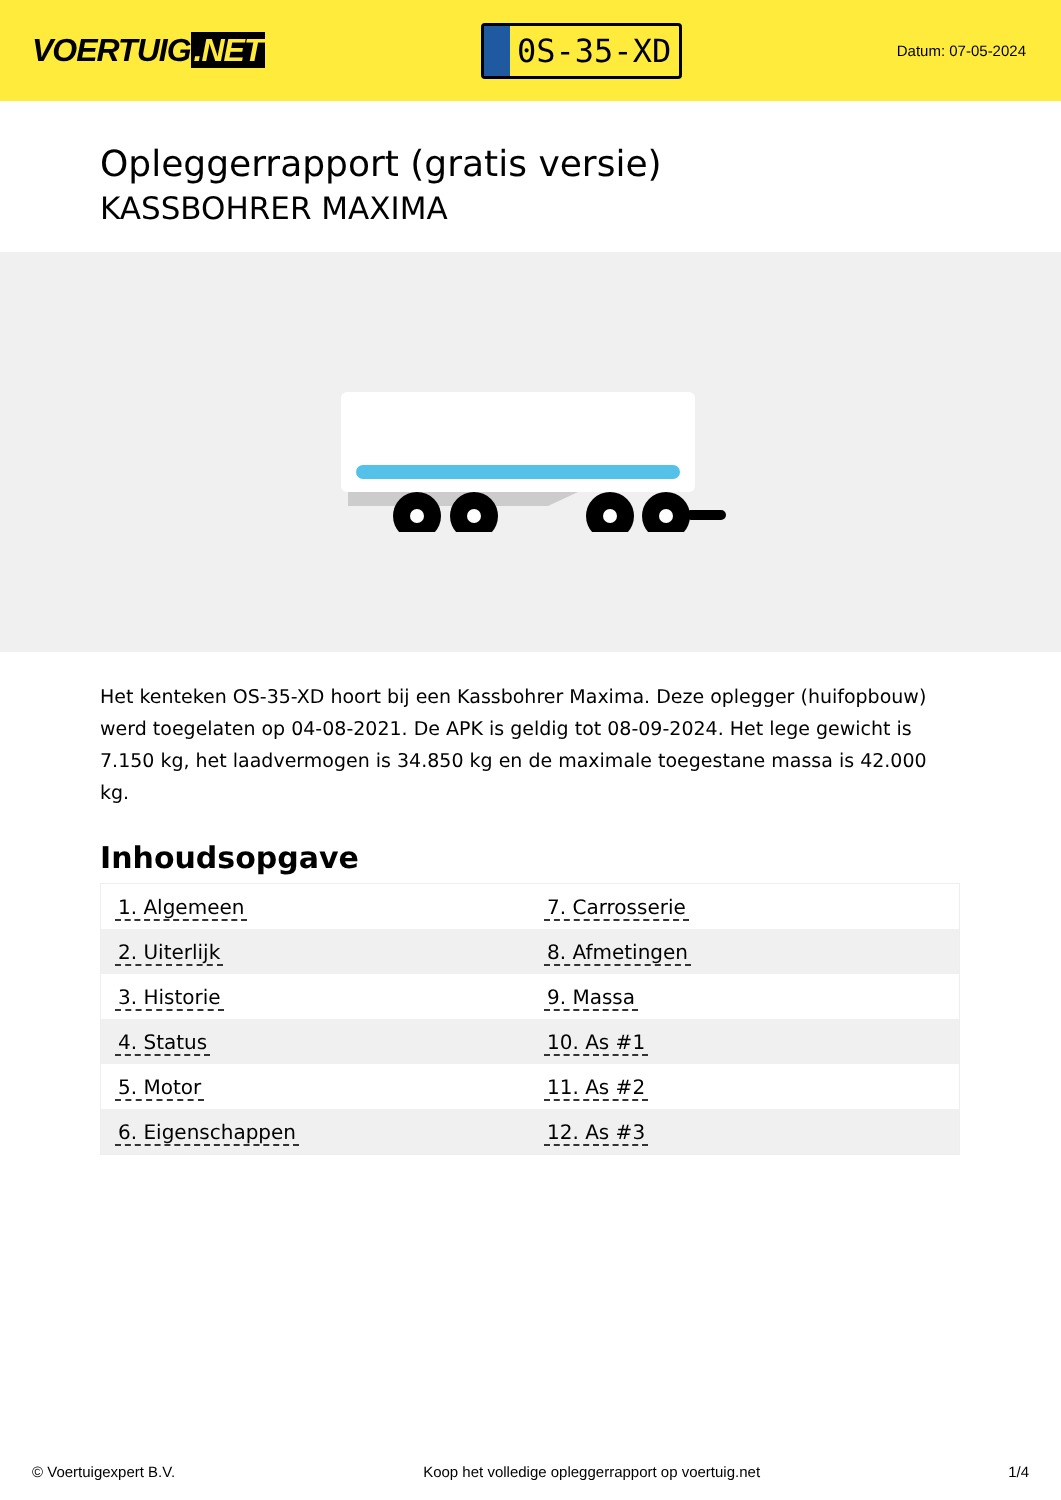VOERTUIG.NET
0S-35-XD
Datum: 07-05-2024
Opleggerrapport (gratis versie)
KASSBOHRER MAXIMA
Het kenteken OS-35-XD hoort bij een Kassbohrer Maxima. Deze oplegger (huifopbouw) werd toegelaten op 04-08-2021. De APK is geldig tot 08-09-2024. Het lege gewicht is 7.150 kg, het laadvermogen is 34.850 kg en de maximale toegestane massa is 42.000 kg.
Inhoudsopgave
| 1. Algemeen | 7. Carrosserie |
| 2. Uiterlijk | 8. Afmetingen |
| 3. Historie | 9. Massa |
| 4. Status | 10. As #1 |
| 5. Motor | 11. As #2 |
| 6. Eigenschappen | 12. As #3 |
© Voertuigexpert B.V. Koop het volledige opleggerrapport op voertuig.net 1/4